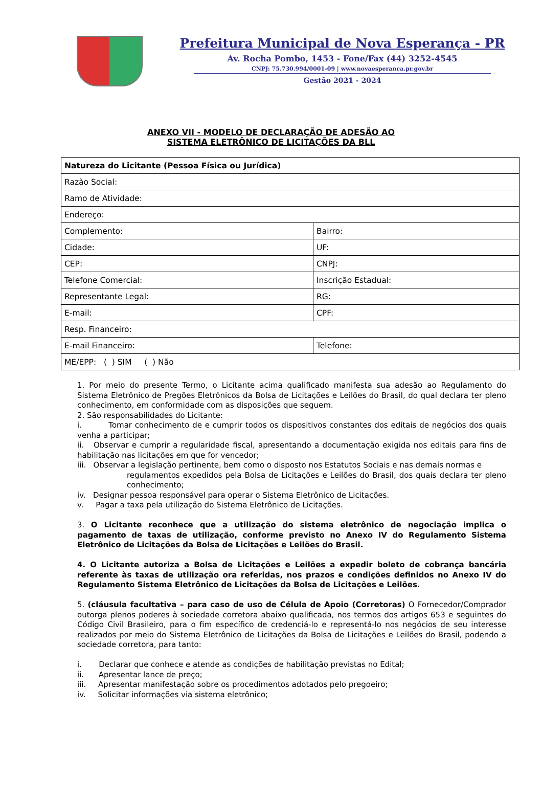Prefeitura Municipal de Nova Esperança - PR
Av. Rocha Pombo, 1453 - Fone/Fax (44) 3252-4545
CNPJ: 75.730.994/0001-09 | www.novaesperanca.pr.gov.br
Gestão 2021 - 2024
ANEXO VII - MODELO DE DECLARAÇÃO DE ADESÃO AO
SISTEMA ELETRÔNICO DE LICITAÇÕES DA BLL
| Natureza do Licitante (Pessoa Física ou Jurídica) | |
| Razão Social: | |
| Ramo de Atividade: | |
| Endereço: | |
| Complemento: | Bairro: |
| Cidade: | UF: |
| CEP: | CNPJ: |
| Telefone Comercial: | Inscrição Estadual: |
| Representante Legal: | RG: |
| E-mail: | CPF: |
| Resp. Financeiro: | |
| E-mail Financeiro: | Telefone: |
| ME/EPP: ( ) SIM ( ) Não | |
1. Por meio do presente Termo, o Licitante acima qualificado manifesta sua adesão ao Regulamento do Sistema Eletrônico de Pregões Eletrônicos da Bolsa de Licitações e Leilões do Brasil, do qual declara ter pleno conhecimento, em conformidade com as disposições que seguem.
2. São responsabilidades do Licitante:
i. Tomar conhecimento de e cumprir todos os dispositivos constantes dos editais de negócios dos quais venha a participar;
ii. Observar e cumprir a regularidade fiscal, apresentando a documentação exigida nos editais para fins de habilitação nas licitações em que for vencedor;
iii. Observar a legislação pertinente, bem como o disposto nos Estatutos Sociais e nas demais normas e
regulamentos expedidos pela Bolsa de Licitações e Leilões do Brasil, dos quais declara ter pleno conhecimento;
iv. Designar pessoa responsável para operar o Sistema Eletrônico de Licitações.
v. Pagar a taxa pela utilização do Sistema Eletrônico de Licitações.
3. O Licitante reconhece que a utilização do sistema eletrônico de negociação implica o pagamento de taxas de utilização, conforme previsto no Anexo IV do Regulamento Sistema Eletrônico de Licitações da Bolsa de Licitações e Leilões do Brasil.
4. O Licitante autoriza a Bolsa de Licitações e Leilões a expedir boleto de cobrança bancária referente às taxas de utilização ora referidas, nos prazos e condições definidos no Anexo IV do Regulamento Sistema Eletrônico de Licitações da Bolsa de Licitações e Leilões.
5. (cláusula facultativa – para caso de uso de Célula de Apoio (Corretoras) O Fornecedor/Comprador outorga plenos poderes à sociedade corretora abaixo qualificada, nos termos dos artigos 653 e seguintes do Código Civil Brasileiro, para o fim específico de credenciá-lo e representá-lo nos negócios de seu interesse realizados por meio do Sistema Eletrônico de Licitações da Bolsa de Licitações e Leilões do Brasil, podendo a sociedade corretora, para tanto:
i. Declarar que conhece e atende as condições de habilitação previstas no Edital;
ii. Apresentar lance de preço;
iii. Apresentar manifestação sobre os procedimentos adotados pelo pregoeiro;
iv. Solicitar informações via sistema eletrônico;